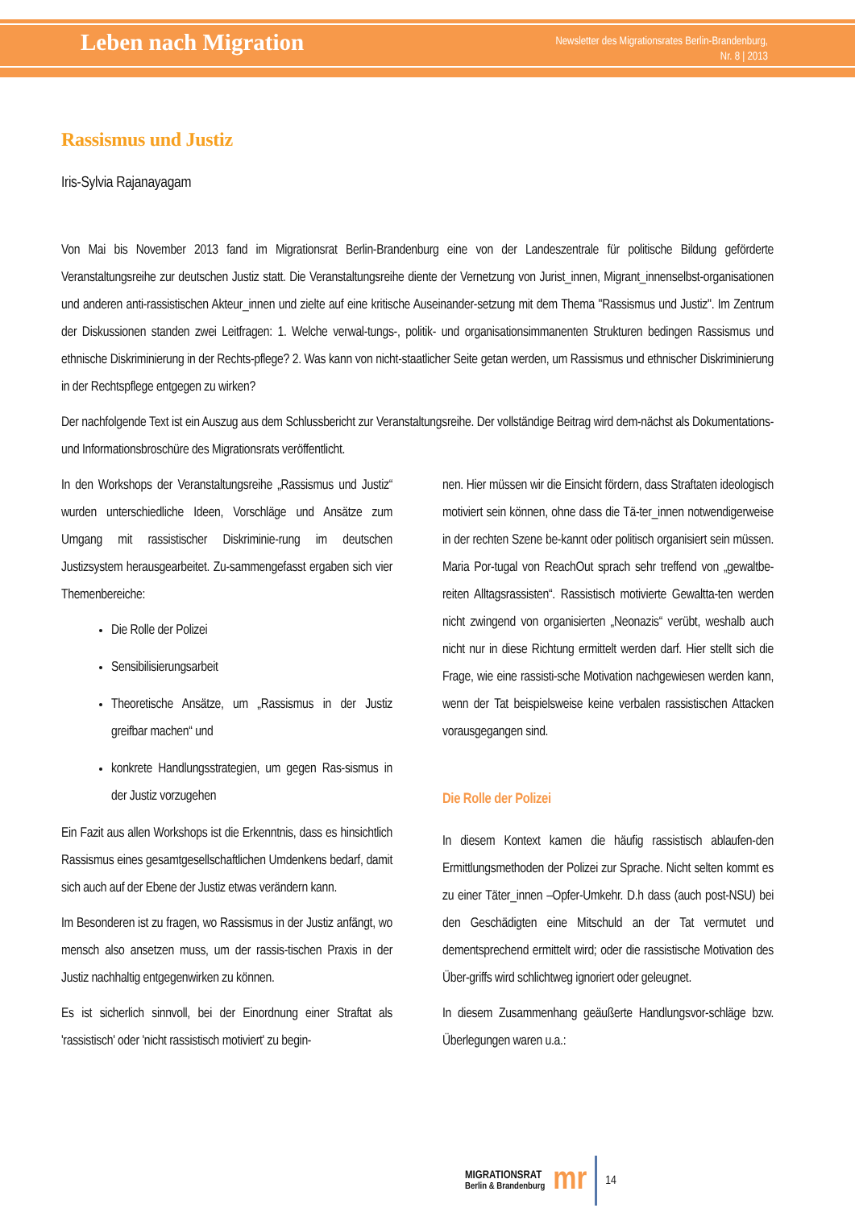Leben nach Migration
Newsletter des Migrationsrates Berlin-Brandenburg,
Nr. 8 | 2013
Rassismus und Justiz
Iris-Sylvia Rajanayagam
Von Mai bis November 2013 fand im Migrationsrat Berlin-Brandenburg eine von der Landeszentrale für politische Bildung geförderte Veranstaltungsreihe zur deutschen Justiz statt. Die Veranstaltungsreihe diente der Vernetzung von Jurist_innen, Migrant_innenselbst-organisationen und anderen anti-rassistischen Akteur_innen und zielte auf eine kritische Auseinander-setzung mit dem Thema "Rassismus und Justiz". Im Zentrum der Diskussionen standen zwei Leitfragen: 1. Welche verwal-tungs-, politik- und organisationsimmanenten Strukturen bedingen Rassismus und ethnische Diskriminierung in der Rechts-pflege? 2. Was kann von nicht-staatlicher Seite getan werden, um Rassismus und ethnischer Diskriminierung in der Rechtspflege entgegen zu wirken?
Der nachfolgende Text ist ein Auszug aus dem Schlussbericht zur Veranstaltungsreihe. Der vollständige Beitrag wird dem-nächst als Dokumentations- und Informationsbroschüre des Migrationsrats veröffentlicht.
In den Workshops der Veranstaltungsreihe „Rassismus und Justiz“ wurden unterschiedliche Ideen, Vorschläge und Ansätze zum Umgang mit rassistischer Diskriminie-rung im deutschen Justizsystem herausgearbeitet. Zu-sammengefasst ergaben sich vier Themenbereiche:
Die Rolle der Polizei
Sensibilisierungsarbeit
Theoretische Ansätze, um „Rassismus in der Justiz greifbar machen“ und
konkrete Handlungsstrategien, um gegen Ras-sismus in der Justiz vorzugehen
Ein Fazit aus allen Workshops ist die Erkenntnis, dass es hinsichtlich Rassismus eines gesamtgesellschaftlichen Umdenkens bedarf, damit sich auch auf der Ebene der Justiz etwas verändern kann.
Im Besonderen ist zu fragen, wo Rassismus in der Justiz anfängt, wo mensch also ansetzen muss, um der rassis-tischen Praxis in der Justiz nachhaltig entgegenwirken zu können.
Es ist sicherlich sinnvoll, bei der Einordnung einer Straftat als 'rassistisch' oder 'nicht rassistisch motiviert' zu begin-
nen. Hier müssen wir die Einsicht fördern, dass Straftaten ideologisch motiviert sein können, ohne dass die Tä-ter_innen notwendigerweise in der rechten Szene be-kannt oder politisch organisiert sein müssen. Maria Por-tugal von ReachOut sprach sehr treffend von „gewaltbe-reiten Alltagsrassisten“. Rassistisch motivierte Gewaltta-ten werden nicht zwingend von organisierten „Neonazis“ verübt, weshalb auch nicht nur in diese Richtung ermittelt werden darf. Hier stellt sich die Frage, wie eine rassisti-sche Motivation nachgewiesen werden kann, wenn der Tat beispielsweise keine verbalen rassistischen Attacken vorausgegangen sind.
Die Rolle der Polizei
In diesem Kontext kamen die häufig rassistisch ablaufen-den Ermittlungsmethoden der Polizei zur Sprache. Nicht selten kommt es zu einer Täter_innen –Opfer-Umkehr. D.h dass (auch post-NSU) bei den Geschädigten eine Mitschuld an der Tat vermutet und dementsprechend ermittelt wird; oder die rassistische Motivation des Über-griffs wird schlichtweg ignoriert oder geleugnet.
In diesem Zusammenhang geäußerte Handlungsvor-schläge bzw. Überlegungen waren u.a.:
MIGRATIONSRAT
Berlin & Brandenburg
mr
14